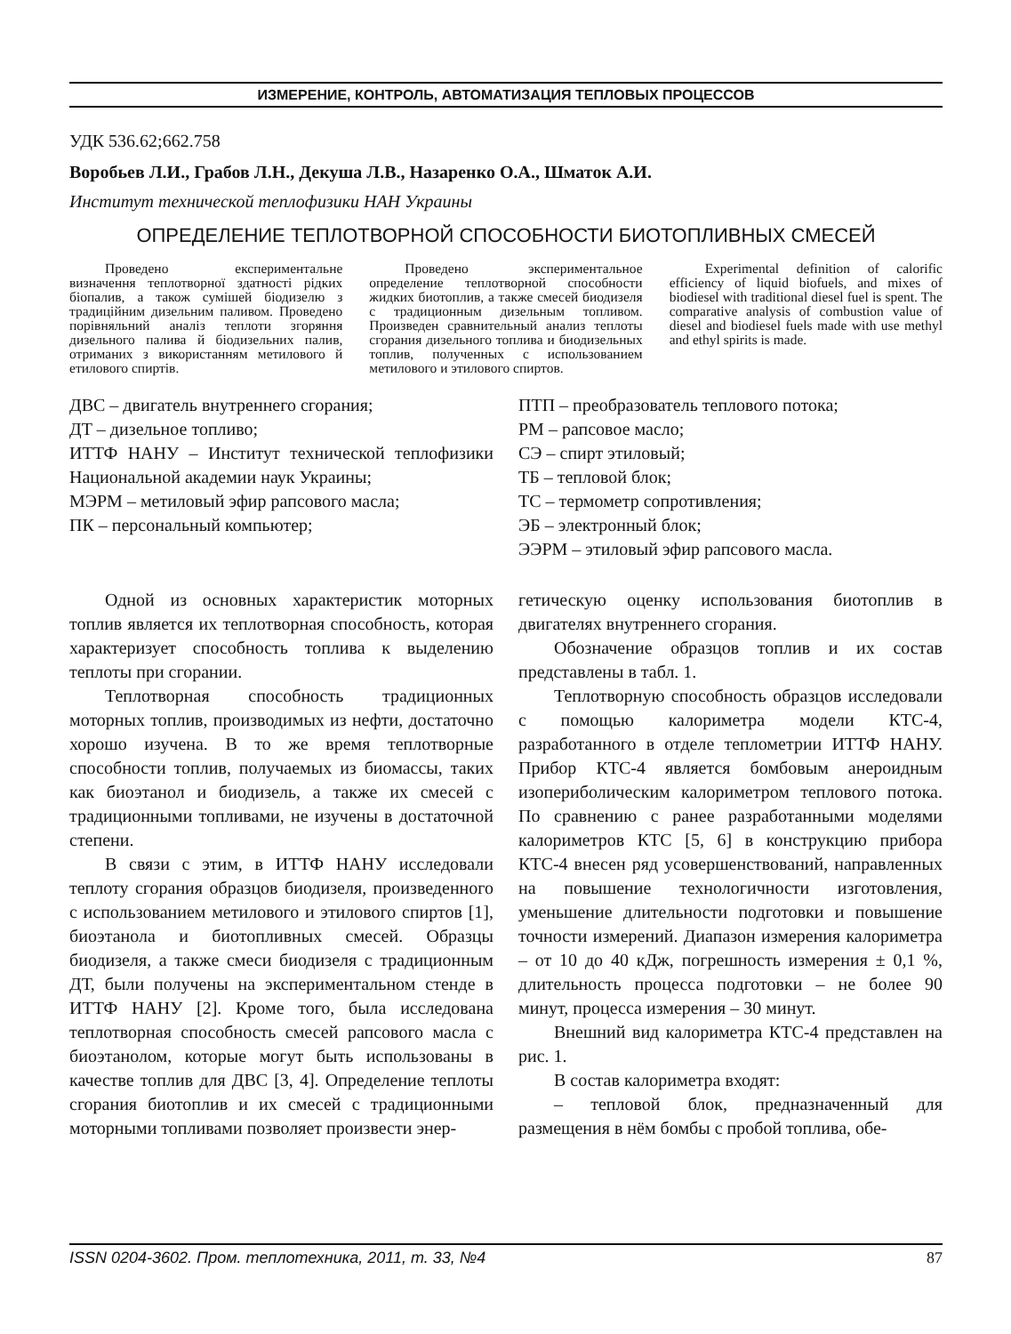ИЗМЕРЕНИЕ, КОНТРОЛЬ, АВТОМАТИЗАЦИЯ ТЕПЛОВЫХ ПРОЦЕССОВ
УДК 536.62;662.758
Воробьев Л.И., Грабов Л.Н., Декуша Л.В., Назаренко О.А., Шматок А.И.
Институт технической теплофизики НАН Украины
ОПРЕДЕЛЕНИЕ ТЕПЛОТВОРНОЙ СПОСОБНОСТИ БИОТОПЛИВНЫХ СМЕСЕЙ
Проведено експериментальне визначення теплотворної здатності рідких біопалив, а також сумішей біодизелю з традиційним дизельним паливом. Проведено порівняльний аналіз теплоти згоряння дизельного палива й біодизельних палив, отриманих з використанням метилового й етилового спиртів.
Проведено экспериментальное определение теплотворной способности жидких биотоплив, а также смесей биодизеля с традиционным дизельным топливом. Произведен сравнительный анализ теплоты сгорания дизельного топлива и биодизельных топлив, полученных с использованием метилового и этилового спиртов.
Experimental definition of calorific efficiency of liquid biofuels, and mixes of biodiesel with traditional diesel fuel is spent. The comparative analysis of combustion value of diesel and biodiesel fuels made with use methyl and ethyl spirits is made.
ДВС – двигатель внутреннего сгорания;
ДТ – дизельное топливо;
ИТТФ НАНУ – Институт технической теплофизики Национальной академии наук Украины;
МЭРМ – метиловый эфир рапсового масла;
ПК – персональный компьютер;
ПТП – преобразователь теплового потока;
РМ – рапсовое масло;
СЭ – спирт этиловый;
ТБ – тепловой блок;
ТС – термометр сопротивления;
ЭБ – электронный блок;
ЭЭРМ – этиловый эфир рапсового масла.
Одной из основных характеристик моторных топлив является их теплотворная способность, которая характеризует способность топлива к выделению теплоты при сгорании.
Теплотворная способность традиционных моторных топлив, производимых из нефти, достаточно хорошо изучена. В то же время теплотворные способности топлив, получаемых из биомассы, таких как биоэтанол и биодизель, а также их смесей с традиционными топливами, не изучены в достаточной степени.
В связи с этим, в ИТТФ НАНУ исследовали теплоту сгорания образцов биодизеля, произведенного с использованием метилового и этилового спиртов [1], биоэтанола и биотопливных смесей. Образцы биодизеля, а также смеси биодизеля с традиционным ДТ, были получены на экспериментальном стенде в ИТТФ НАНУ [2]. Кроме того, была исследована теплотворная способность смесей рапсового масла с биоэтанолом, которые могут быть использованы в качестве топлив для ДВС [3, 4]. Определение теплоты сгорания биотоплив и их смесей с традиционными моторными топливами позволяет произвести энер-
гетическую оценку использования биотоплив в двигателях внутреннего сгорания.
Обозначение образцов топлив и их состав представлены в табл. 1.
Теплотворную способность образцов исследовали с помощью калориметра модели КТС-4, разработанного в отделе теплометрии ИТТФ НАНУ. Прибор КТС-4 является бомбовым анероидным изопериболическим калориметром теплового потока. По сравнению с ранее разработанными моделями калориметров КТС [5, 6] в конструкцию прибора КТС-4 внесен ряд усовершенствований, направленных на повышение технологичности изготовления, уменьшение длительности подготовки и повышение точности измерений. Диапазон измерения калориметра – от 10 до 40 кДж, погрешность измерения ± 0,1 %, длительность процесса подготовки – не более 90 минут, процесса измерения – 30 минут.
Внешний вид калориметра КТС-4 представлен на рис. 1.
В состав калориметра входят:
– тепловой блок, предназначенный для размещения в нём бомбы с пробой топлива, обе-
ISSN 0204-3602. Пром. теплотехника, 2011, т. 33, №4 87